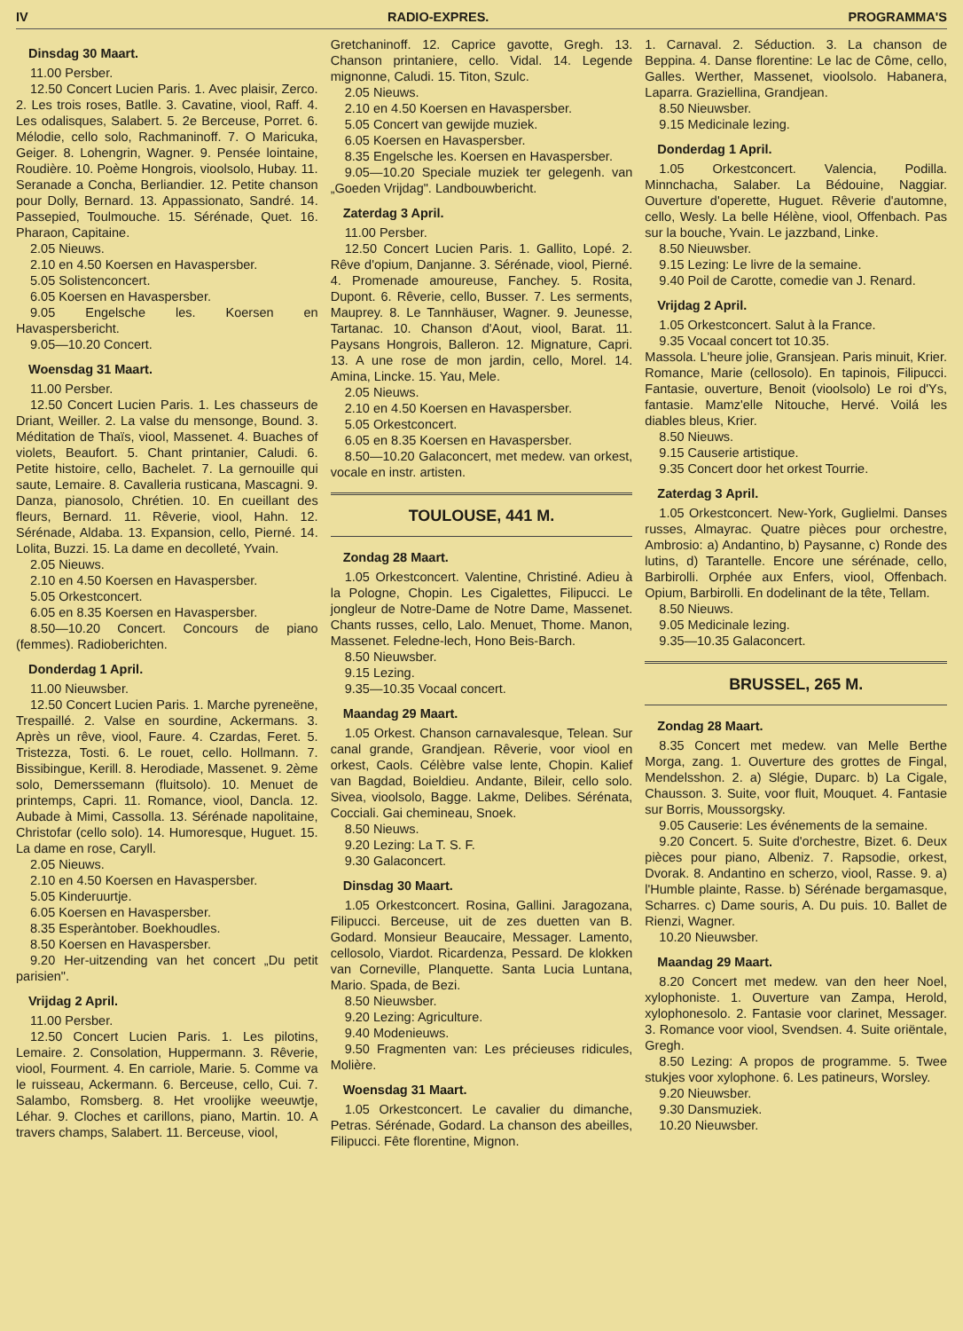IV RADIO-EXPRES. PROGRAMMA'S
Dinsdag 30 Maart.
11.00 Persber.
12.50 Concert Lucien Paris. 1. Avec plaisir, Zerco. 2. Les trois roses, Batlle. 3. Cavatine, viool, Raff. 4. Les odalisques, Salabert. 5. 2e Berceuse, Porret. 6. Mélodie, cello solo, Rachmaninoff. 7. O Maricuka, Geiger. 8. Lohengrin, Wagner. 9. Pensée lointaine, Roudière. 10. Poème Hongrois, vioolsolo, Hubay. 11. Seranade a Concha, Berliandier. 12. Petite chanson pour Dolly, Bernard. 13. Appassionato, Sandré. 14. Passepied, Toulmouche. 15. Sérénade, Quet. 16. Pharaon, Capitaine.
2.05 Nieuws.
2.10 en 4.50 Koersen en Havaspersber.
5.05 Solistenconcert.
6.05 Koersen en Havaspersber.
9.05 Engelsche les. Koersen en Havaspersbericht.
9.05—10.20 Concert.
Woensdag 31 Maart.
11.00 Persber.
12.50 Concert Lucien Paris. 1. Les chasseurs de Driant, Weiller. 2. La valse du mensonge, Bound. 3. Méditation de Thaïs, viool, Massenet. 4. Buaches of violets, Beaufort. 5. Chant printanier, Caludi. 6. Petite histoire, cello, Bachelet. 7. La gernouille qui saute, Lemaire. 8. Cavalleria rusticana, Mascagni. 9. Danza, pianosolo, Chrétien. 10. En cueillant des fleurs, Bernard. 11. Rêverie, viool, Hahn. 12. Sérénade, Aldaba. 13. Expansion, cello, Pierné. 14. Lolita, Buzzi. 15. La dame en decolleté, Yvain.
2.05 Nieuws.
2.10 en 4.50 Koersen en Havaspersber.
5.05 Orkestconcert.
6.05 en 8.35 Koersen en Havaspersber.
8.50—10.20 Concert. Concours de piano (femmes). Radioberichten.
Donderdag 1 April.
11.00 Nieuwsber.
12.50 Concert Lucien Paris. 1. Marche pyreneëne, Trespaillé. 2. Valse en sourdine, Ackermans. 3. Après un rêve, viool, Faure. 4. Czardas, Feret. 5. Tristezza, Tosti. 6. Le rouet, cello. Hollmann. 7. Bissibingue, Kerill. 8. Herodiade, Massenet. 9. 2ème solo, Demerssemann (fluitsolo). 10. Menuet de printemps, Capri. 11. Romance, viool, Dancla. 12. Aubade à Mimi, Cassolla. 13. Sérénade napolitaine, Christofar (cello solo). 14. Humoresque, Huguet. 15. La dame en rose, Caryll.
2.05 Nieuws.
2.10 en 4.50 Koersen en Havaspersber.
5.05 Kinderuurtje.
6.05 Koersen en Havaspersber.
8.35 Esperàntober. Boekhoudles.
8.50 Koersen en Havaspersber.
9.20 Her-uitzending van het concert „Du petit parisien".
Vrijdag 2 April.
11.00 Persber.
12.50 Concert Lucien Paris. 1. Les pilotins, Lemaire. 2. Consolation, Huppermann. 3. Rêverie, viool, Fourment. 4. En carriole, Marie. 5. Comme va le ruisseau, Ackermann. 6. Berceuse, cello, Cui. 7. Salambo, Romsberg. 8. Het vroolijke weeuwtje, Léhar. 9. Cloches et carillons, piano, Martin. 10. A travers champs, Salabert. 11. Berceuse, viool,
Gretchaninoff. 12. Caprice gavotte, Gregh. 13. Chanson printaniere, cello. Vidal. 14. Legende mignonne, Caludi. 15. Titon, Szulc.
2.05 Nieuws.
2.10 en 4.50 Koersen en Havaspersber.
5.05 Concert van gewijde muziek.
6.05 Koersen en Havaspersber.
8.35 Engelsche les. Koersen en Havaspersber.
9.05—10.20 Speciale muziek ter gelegenh. van „Goeden Vrijdag". Landbouwbericht.
Zaterdag 3 April.
11.00 Persber.
12.50 Concert Lucien Paris. 1. Gallito, Lopé. 2. Rêve d'opium, Danjanne. 3. Sérénade, viool, Pierné. 4. Promenade amoureuse, Fanchey. 5. Rosita, Dupont. 6. Rêverie, cello, Busser. 7. Les serments, Mauprey. 8. Le Tannhäuser, Wagner. 9. Jeunesse, Tartanac. 10. Chanson d'Aout, viool, Barat. 11. Paysans Hongrois, Balleron. 12. Mignature, Capri. 13. A une rose de mon jardin, cello, Morel. 14. Amina, Lincke. 15. Yau, Mele.
2.05 Nieuws.
2.10 en 4.50 Koersen en Havaspersber.
5.05 Orkestconcert.
6.05 en 8.35 Koersen en Havaspersber.
8.50—10.20 Galaconcert, met medew. van orkest, vocale en instr. artisten.
TOULOUSE, 441 M.
Zondag 28 Maart.
1.05 Orkestconcert. Valentine, Christiné. Adieu à la Pologne, Chopin. Les Cigalettes, Filipucci. Le jongleur de Notre-Dame de Notre Dame, Massenet. Chants russes, cello, Lalo. Menuet, Thome. Manon, Massenet. Feledne-lech, Hono Beis-Barch.
8.50 Nieuwsber.
9.15 Lezing.
9.35—10.35 Vocaal concert.
Maandag 29 Maart.
1.05 Orkest. Chanson carnavalesque, Telean. Sur canal grande, Grandjean. Rêverie, voor viool en orkest, Caols. Célèbre valse lente, Chopin. Kalief van Bagdad, Boieldieu. Andante, Bileir, cello solo. Sivea, vioolsolo, Bagge. Lakme, Delibes. Sérénata, Cocciali. Gai chemineau, Snoek.
8.50 Nieuws.
9.20 Lezing: La T. S. F.
9.30 Galaconcert.
Dinsdag 30 Maart.
1.05 Orkestconcert. Rosina, Gallini. Jaragozana, Filipucci. Berceuse, uit de zes duetten van B. Godard. Monsieur Beaucaire, Messager. Lamento, cellosolo, Viardot. Ricardenza, Pessard. De klokken van Corneville, Planquette. Santa Lucia Luntana, Mario. Spada, de Bezi.
8.50 Nieuwsber.
9.20 Lezing: Agriculture.
9.40 Modenieuws.
9.50 Fragmenten van: Les précieuses ridicules, Molière.
Woensdag 31 Maart.
1.05 Orkestconcert. Le cavalier du dimanche, Petras. Sérénade, Godard. La chanson des abeilles, Filipucci. Fête florentine, Mignon.
1. Carnaval. 2. Séduction. 3. La chanson de Beppina. 4. Danse florentine: Le lac de Côme, cello, Galles. Werther, Massenet, vioolsolo. Habanera, Laparra. Graziellina, Grandjean.
8.50 Nieuwsber.
9.15 Medicinale lezing.
Donderdag 1 April.
1.05 Orkestconcert. Valencia, Podilla. Minnchacha, Salaber. La Bédouine, Naggiar. Ouverture d'operette, Huguet. Rêverie d'automne, cello, Wesly. La belle Hélène, viool, Offenbach. Pas sur la bouche, Yvain. Le jazzband, Linke.
8.50 Nieuwsber.
9.15 Lezing: Le livre de la semaine.
9.40 Poil de Carotte, comedie van J. Renard.
Vrijdag 2 April.
1.05 Orkestconcert. Salut à la France.
9.35 Vocaal concert tot 10.35.
Massola. L'heure jolie, Gransjean. Paris minuit, Krier. Romance, Marie (cellosolo). En tapinois, Filipucci. Fantasie, ouverture, Benoit (vioolsolo) Le roi d'Ys, fantasie. Mamz'elle Nitouche, Hervé. Voilá les diables bleus, Krier.
8.50 Nieuws.
9.15 Causerie artistique.
9.35 Concert door het orkest Tourrie.
Zaterdag 3 April.
1.05 Orkestconcert. New-York, Guglielmi. Danses russes, Almayrac. Quatre pièces pour orchestre, Ambrosio: a) Andantino, b) Paysanne, c) Ronde des lutins, d) Tarantelle. Encore une sérénade, cello, Barbirolli. Orphée aux Enfers, viool, Offenbach. Opium, Barbirolli. En dodelinant de la tête, Tellam.
8.50 Nieuws.
9.05 Medicinale lezing.
9.35—10.35 Galaconcert.
BRUSSEL, 265 M.
Zondag 28 Maart.
8.35 Concert met medew. van Melle Berthe Morga, zang. 1. Ouverture des grottes de Fingal, Mendelsshon. 2. a) Slégie, Duparc. b) La Cigale, Chausson. 3. Suite, voor fluit, Mouquet. 4. Fantasie sur Borris, Moussorgsky.
9.05 Causerie: Les événements de la semaine.
9.20 Concert. 5. Suite d'orchestre, Bizet. 6. Deux pièces pour piano, Albeniz. 7. Rapsodie, orkest, Dvorak. 8. Andantino en scherzo, viool, Rasse. 9. a) l'Humble plainte, Rasse. b) Sérénade bergamasque, Scharres. c) Dame souris, A. Du puis. 10. Ballet de Rienzi, Wagner.
10.20 Nieuwsber.
Maandag 29 Maart.
8.20 Concert met medew. van den heer Noel, xylophoniste. 1. Ouverture van Zampa, Herold, xylophonesolo. 2. Fantasie voor clarinet, Messager. 3. Romance voor viool, Svendsen. 4. Suite oriëntale, Gregh.
8.50 Lezing: A propos de programme. 5. Twee stukjes voor xylophone. 6. Les patineurs, Worsley.
9.20 Nieuwsber.
9.30 Dansmuziek.
10.20 Nieuwsber.